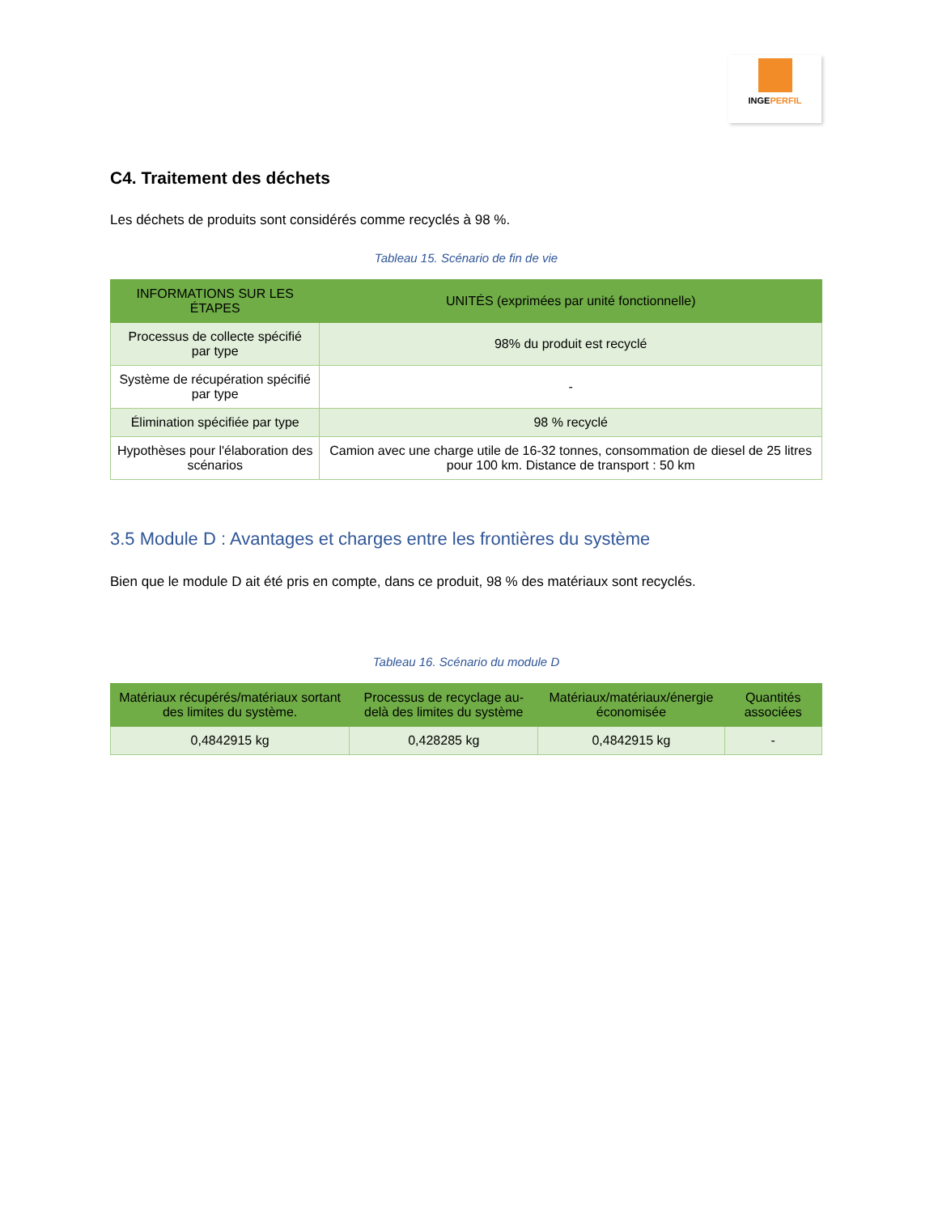INGEPERFIL
C4. Traitement des déchets
Les déchets de produits sont considérés comme recyclés à 98 %.
Tableau 15. Scénario de fin de vie
| INFORMATIONS SUR LES ÉTAPES | UNITÉS (exprimées par unité fonctionnelle) |
| --- | --- |
| Processus de collecte spécifié par type | 98% du produit est recyclé |
| Système de récupération spécifié par type | - |
| Élimination spécifiée par type | 98 % recyclé |
| Hypothèses pour l'élaboration des scénarios | Camion avec une charge utile de 16-32 tonnes, consommation de diesel de 25 litres pour 100 km. Distance de transport : 50 km |
3.5 Module D : Avantages et charges entre les frontières du système
Bien que le module D ait été pris en compte, dans ce produit, 98 % des matériaux sont recyclés.
Tableau 16. Scénario du module D
| Matériaux récupérés/matériaux sortant des limites du système. | Processus de recyclage au-delà des limites du système | Matériaux/matériaux/énergie économisée | Quantités associées |
| --- | --- | --- | --- |
| 0,4842915 kg | 0,428285 kg | 0,4842915 kg | - |